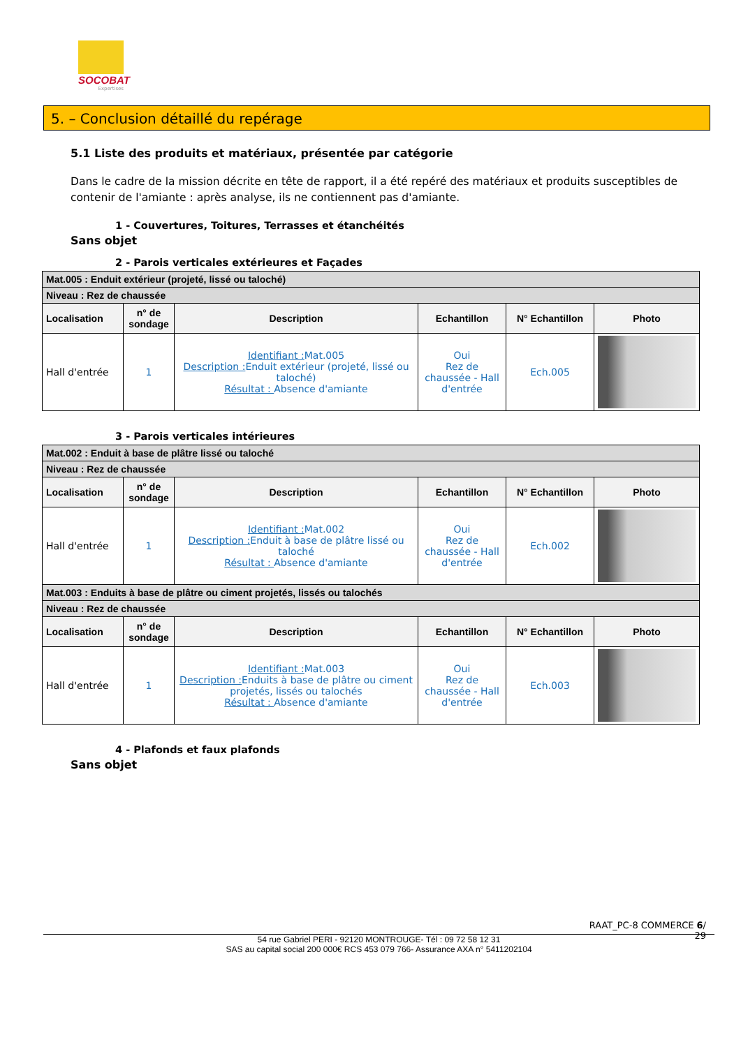SOCOBAT
Expertises
5. – Conclusion détaillé du repérage
5.1 Liste des produits et matériaux, présentée par catégorie
Dans le cadre de la mission décrite en tête de rapport, il a été repéré des matériaux et produits susceptibles de contenir de l'amiante : après analyse, ils ne contiennent pas d'amiante.
1 - Couvertures, Toitures, Terrasses et étanchéités
Sans objet
2 - Parois verticales extérieures et Façades
| Mat.005 : Enduit extérieur (projeté, lissé ou taloché) | | | | | |
| Niveau : Rez de chaussée | | | | | |
| Localisation | n° de sondage | Description | Echantillon | N° Echantillon | Photo |
| Hall d'entrée | 1 | Identifiant : Mat.005 Description : Enduit extérieur (projeté, lissé ou taloché) Résultat : Absence d'amiante | Oui Rez de chaussée - Hall d'entrée | Ech.005 | |
3 - Parois verticales intérieures
| Mat.002 : Enduit à base de plâtre lissé ou taloché | | | | | |
| Niveau : Rez de chaussée | | | | | |
| Localisation | n° de sondage | Description | Echantillon | N° Echantillon | Photo |
| Hall d'entrée | 1 | Identifiant : Mat.002 Description : Enduit à base de plâtre lissé ou taloché Résultat : Absence d'amiante | Oui Rez de chaussée - Hall d'entrée | Ech.002 | |
| Mat.003 : Enduits à base de plâtre ou ciment projetés, lissés ou talochés | | | | | |
| Niveau : Rez de chaussée | | | | | |
| Localisation | n° de sondage | Description | Echantillon | N° Echantillon | Photo |
| Hall d'entrée | 1 | Identifiant : Mat.003 Description : Enduits à base de plâtre ou ciment projetés, lissés ou talochés Résultat : Absence d'amiante | Oui Rez de chaussée - Hall d'entrée | Ech.003 | |
4 - Plafonds et faux plafonds
Sans objet
RAAT_PC-8 COMMERCE 6/
29
54 rue Gabriel PERI - 92120 MONTROUGE- Tél : 09 72 58 12 31
SAS au capital social 200 000€ RCS 453 079 766- Assurance AXA n° 5411202104